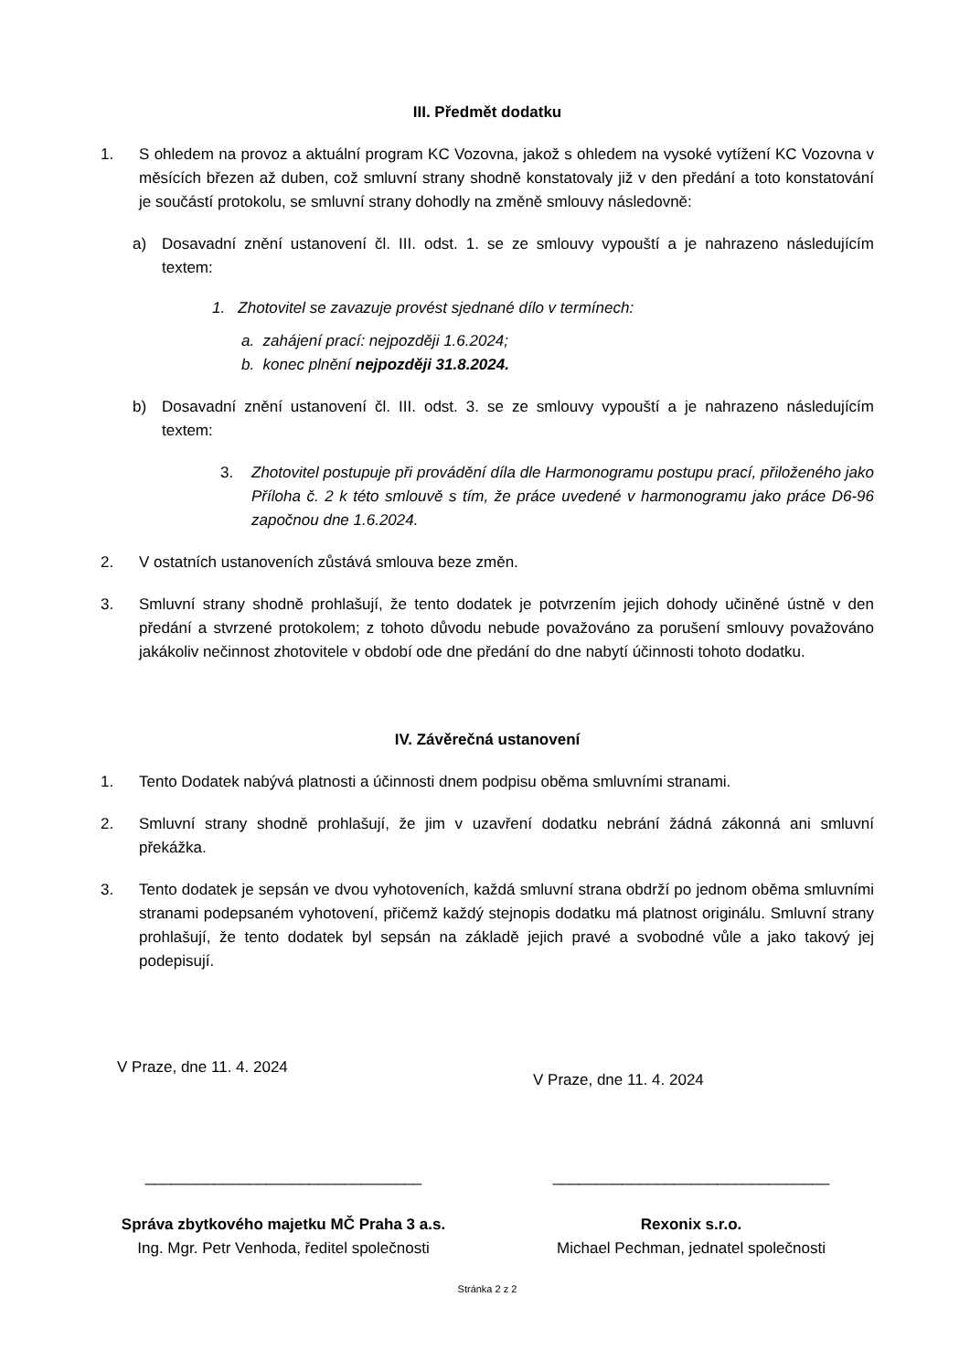III. Předmět dodatku
1. S ohledem na provoz a aktuální program KC Vozovna, jakož s ohledem na vysoké vytížení KC Vozovna v měsících březen až duben, což smluvní strany shodně konstatovaly již v den předání a toto konstatování je součástí protokolu, se smluvní strany dohodly na změně smlouvy následovně:
a) Dosavadní znění ustanovení čl. III. odst. 1. se ze smlouvy vypouští a je nahrazeno následujícím textem:
1. Zhotovitel se zavazuje provést sjednané dílo v termínech:
a. zahájení prací: nejpozději 1.6.2024;
b. konec plnění nejpozději 31.8.2024.
b) Dosavadní znění ustanovení čl. III. odst. 3. se ze smlouvy vypouští a je nahrazeno následujícím textem:
3. Zhotovitel postupuje při provádění díla dle Harmonogramu postupu prací, přiloženého jako Příloha č. 2 k této smlouvě s tím, že práce uvedené v harmonogramu jako práce D6-96 započnou dne 1.6.2024.
2. V ostatních ustanoveních zůstává smlouva beze změn.
3. Smluvní strany shodně prohlašují, že tento dodatek je potvrzením jejich dohody učiněné ústně v den předání a stvrzené protokolem; z tohoto důvodu nebude považováno za porušení smlouvy považováno jakákoliv nečinnost zhotovitele v období ode dne předání do dne nabytí účinnosti tohoto dodatku.
IV. Závěrečná ustanovení
1. Tento Dodatek nabývá platnosti a účinnosti dnem podpisu oběma smluvními stranami.
2. Smluvní strany shodně prohlašují, že jim v uzavření dodatku nebrání žádná zákonná ani smluvní překážka.
3. Tento dodatek je sepsán ve dvou vyhotoveních, každá smluvní strana obdrží po jednom oběma smluvními stranami podepsaném vyhotovení, přičemž každý stejnopis dodatku má platnost originálu. Smluvní strany prohlašují, že tento dodatek byl sepsán na základě jejich pravé a svobodné vůle a jako takový jej podepisují.
V Praze, dne 11. 4. 2024
V Praze, dne 11. 4. 2024
________________________________
Správa zbytkového majetku MČ Praha 3 a.s.
Ing. Mgr. Petr Venhoda, ředitel společnosti
________________________________
Rexonix s.r.o.
Michael Pechman, jednatel společnosti
Stránka 2 z 2